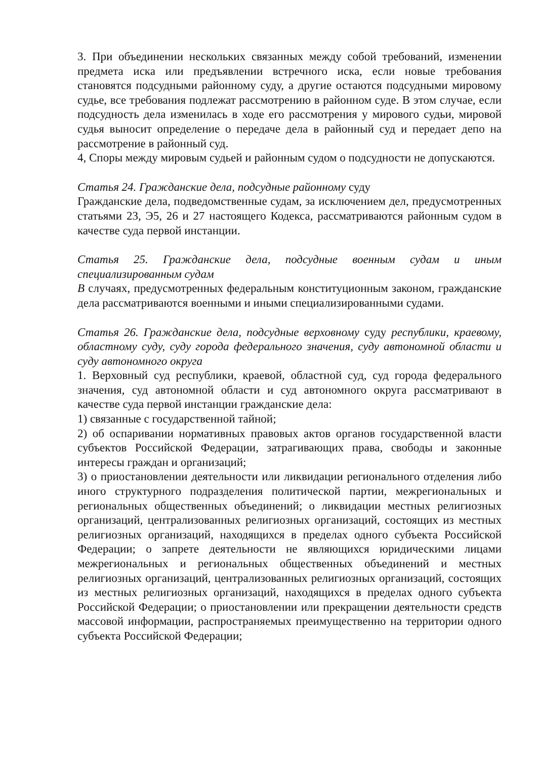3. При объединении нескольких связанных между собой требований, изменении предмета иска или предъявлении встречного иска, если новые требования становятся подсудными районному суду, а другие остаются подсудными мировому судье, все требования подлежат рассмотрению в районном суде. В этом случае, если подсудность дела изменилась в ходе его рассмотрения у мирового судьи, мировой судья выносит определение о передаче дела в районный суд и передает депо на рассмотрение в районный суд.
4, Споры между мировым судьей и районным судом о подсудности не допускаются.
Статья 24. Гражданские дела, подсудные районному суду
Гражданские дела, подведомственные судам, за исключением дел, предусмотренных статьями 23, Э5, 26 и 27 настоящего Кодекса, рассматриваются районным судом в качестве суда первой инстанции.
Статья 25. Гражданские дела, подсудные военным судам и иным специализированным судам
В случаях, предусмотренных федеральным конституционным законом, гражданские дела рассматриваются военными и иными специализированными судами.
Статья 26. Гражданские дела, подсудные верховному суду республики, краевому, областному суду, суду города федерального значения, суду автономной области и суду автономного округа
1. Верховный суд республики, краевой, областной суд, суд города федерального значения, суд автономной области и суд автономного округа рассматривают в качестве суда первой инстанции гражданские дела:
1) связанные с государственной тайной;
2) об оспаривании нормативных правовых актов органов государственной власти субъектов Российской Федерации, затрагивающих права, свободы и законные интересы граждан и организаций;
3) о приостановлении деятельности или ликвидации регионального отделения либо иного структурного подразделения политической партии, межрегиональных и региональных общественных объединений; о ликвидации местных религиозных организаций, централизованных религиозных организаций, состоящих из местных религиозных организаций, находящихся в пределах одного субъекта Российской Федерации; о запрете деятельности не являющихся юридическими лицами межрегиональных и региональных общественных объединений и местных религиозных организаций, централизованных религиозных организаций, состоящих из местных религиозных организаций, находящихся в пределах одного субъекта Российской Федерации; о приостановлении или прекращении деятельности средств массовой информации, распространяемых преимущественно на территории одного субъекта Российской Федерации;